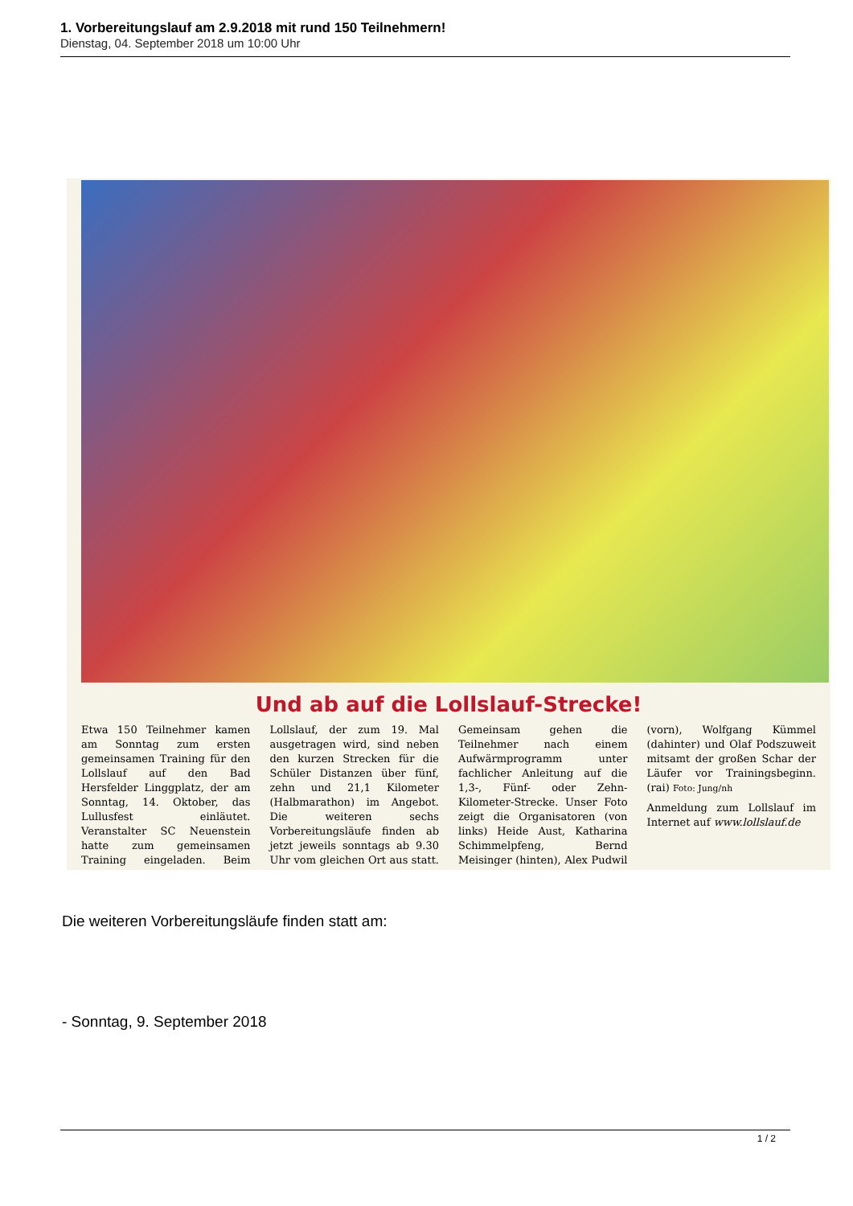1. Vorbereitungslauf am 2.9.2018 mit rund 150 Teilnehmern!
Dienstag, 04. September 2018 um 10:00 Uhr
Und ab auf die Lollslauf-Strecke!
Etwa 150 Teilnehmer kamen am Sonntag zum ersten gemeinsamen Training für den Lollslauf auf den Bad Hersfelder Linggplatz, der am Sonntag, 14. Oktober, das Lullusfest einläutet. Veranstalter SC Neuenstein hatte zum gemeinsamen Training eingeladen. Beim Lollslauf, der zum 19. Mal ausgetragen wird, sind neben den kurzen Strecken für die Schüler Distanzen über fünf, zehn und 21,1 Kilometer (Halbmarathon) im Angebot. Die weiteren sechs Vorbereitungsläufe finden ab jetzt jeweils sonntags ab 9.30 Uhr vom gleichen Ort aus statt. Gemeinsam gehen die Teilnehmer nach einem Aufwärmprogramm unter fachlicher Anleitung auf die 1,3-, Fünf- oder Zehn-Kilometer-Strecke. Unser Foto zeigt die Organisatoren (von links) Heide Aust, Katharina Schimmelpfeng, Bernd Meisinger (hinten), Alex Pudwil (vorn), Wolfgang Kümmel (dahinter) und Olaf Podszuweit mitsamt der großen Schar der Läufer vor Trainingsbeginn. (rai) Foto: Jung/nh
Anmeldung zum Lollslauf im Internet auf www.lollslauf.de
Die weiteren Vorbereitungsläufe finden statt am:
- Sonntag, 9. September 2018
1 / 2